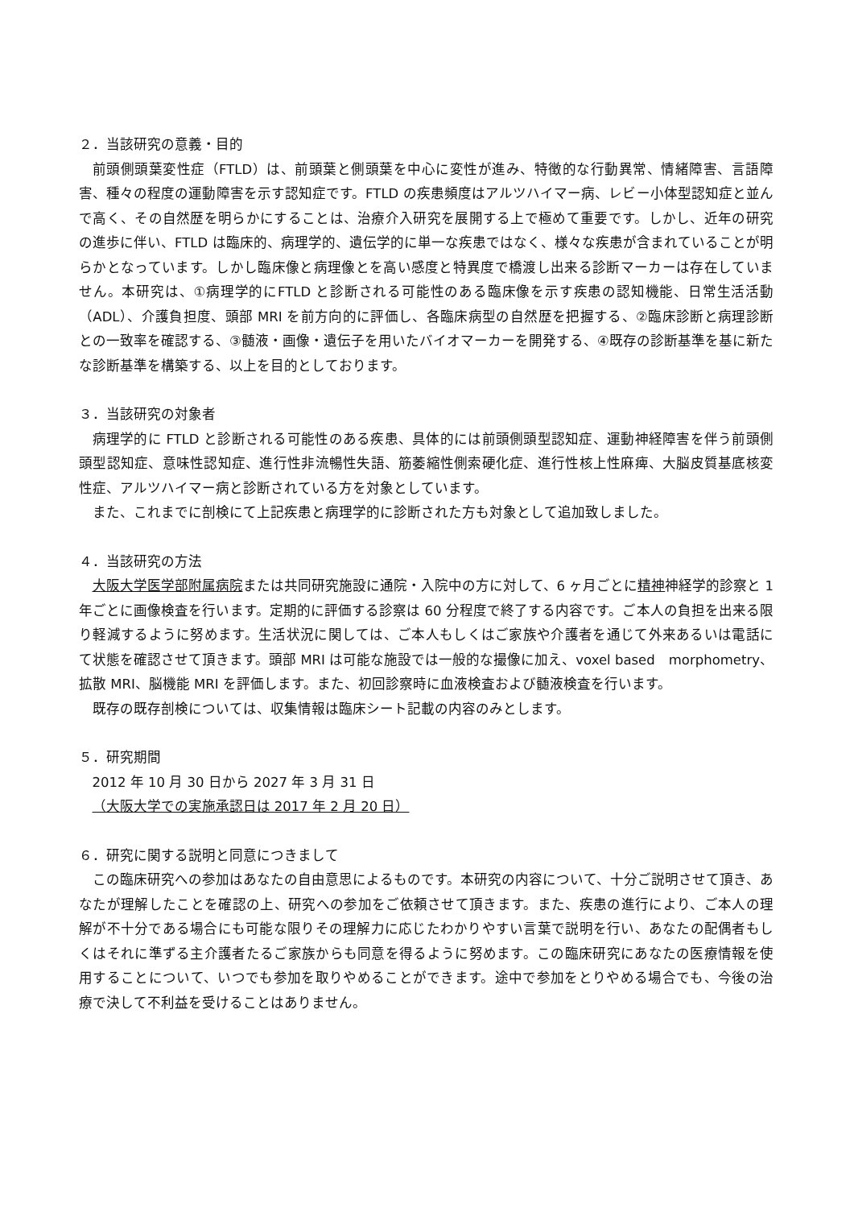２．当該研究の意義・目的
前頭側頭葉変性症（FTLD）は、前頭葉と側頭葉を中心に変性が進み、特徴的な行動異常、情緒障害、言語障害、種々の程度の運動障害を示す認知症です。FTLD の疾患頻度はアルツハイマー病、レビー小体型認知症と並んで高く、その自然歴を明らかにすることは、治療介入研究を展開する上で極めて重要です。しかし、近年の研究の進歩に伴い、FTLD は臨床的、病理学的、遺伝学的に単一な疾患ではなく、様々な疾患が含まれていることが明らかとなっています。しかし臨床像と病理像とを高い感度と特異度で橋渡し出来る診断マーカーは存在していません。本研究は、①病理学的にFTLD と診断される可能性のある臨床像を示す疾患の認知機能、日常生活活動（ADL）、介護負担度、頭部 MRI を前方向的に評価し、各臨床病型の自然歴を把握する、②臨床診断と病理診断との一致率を確認する、③髄液・画像・遺伝子を用いたバイオマーカーを開発する、④既存の診断基準を基に新たな診断基準を構築する、以上を目的としております。
３．当該研究の対象者
病理学的に FTLD と診断される可能性のある疾患、具体的には前頭側頭型認知症、運動神経障害を伴う前頭側頭型認知症、意味性認知症、進行性非流暢性失語、筋萎縮性側索硬化症、進行性核上性麻痺、大脳皮質基底核変性症、アルツハイマー病と診断されている方を対象としています。
また、これまでに剖検にて上記疾患と病理学的に診断された方も対象として追加致しました。
４．当該研究の方法
大阪大学医学部附属病院または共同研究施設に通院・入院中の方に対して、6 ヶ月ごとに精神神経学的診察と 1 年ごとに画像検査を行います。定期的に評価する診察は 60 分程度で終了する内容です。ご本人の負担を出来る限り軽減するように努めます。生活状況に関しては、ご本人もしくはご家族や介護者を通じて外来あるいは電話にて状態を確認させて頂きます。頭部 MRI は可能な施設では一般的な撮像に加え、voxel based　morphometry、拡散 MRI、脳機能 MRI を評価します。また、初回診察時に血液検査および髄液検査を行います。
既存の既存剖検については、収集情報は臨床シート記載の内容のみとします。
５．研究期間
2012 年 10 月 30 日から 2027 年 3 月 31 日
（大阪大学での実施承認日は 2017 年 2 月 20 日）
６．研究に関する説明と同意につきまして
この臨床研究への参加はあなたの自由意思によるものです。本研究の内容について、十分ご説明させて頂き、あなたが理解したことを確認の上、研究への参加をご依頼させて頂きます。また、疾患の進行により、ご本人の理解が不十分である場合にも可能な限りその理解力に応じたわかりやすい言葉で説明を行い、あなたの配偶者もしくはそれに準ずる主介護者たるご家族からも同意を得るように努めます。この臨床研究にあなたの医療情報を使用することについて、いつでも参加を取りやめることができます。途中で参加をとりやめる場合でも、今後の治療で決して不利益を受けることはありません。